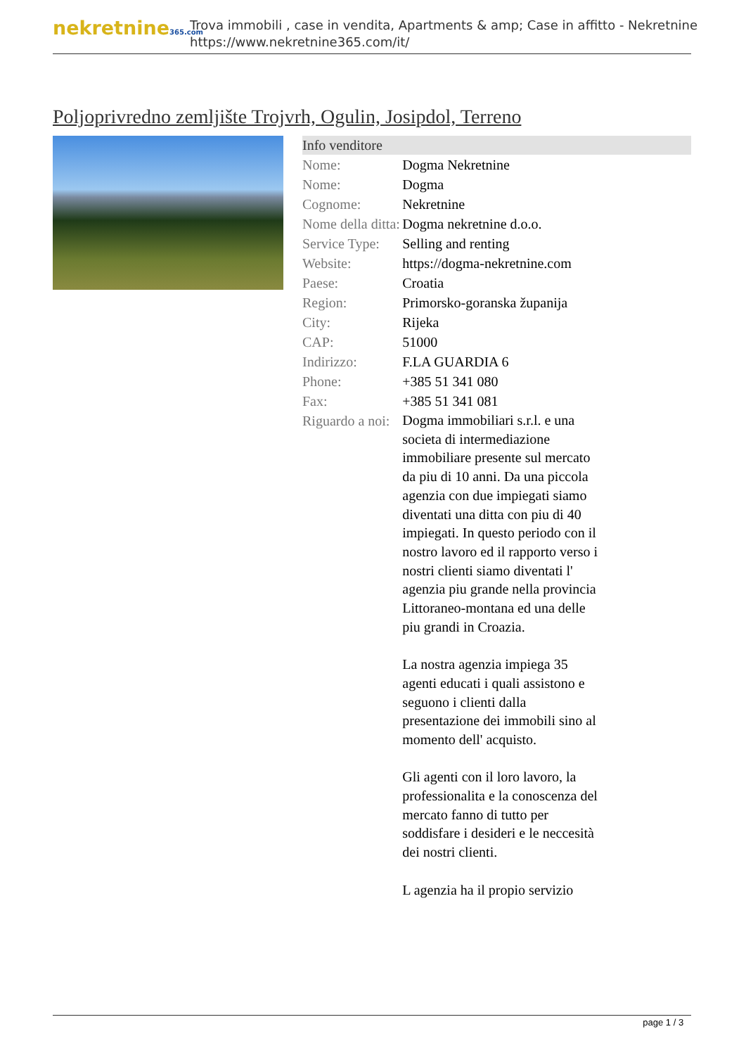nekretnine365.com
Trova immobili , case in vendita, Apartments & amp; Case in affitto - Nekretnine
https://www.nekretnine365.com/it/
Poljoprivredno zemljište Trojvrh, Ogulin, Josipdol, Terreno
| Info venditore | |
| --- | --- |
| Nome: | Dogma Nekretnine |
| Nome: | Dogma |
| Cognome: | Nekretnine |
| Nome della ditta: | Dogma nekretnine d.o.o. |
| Service Type: | Selling and renting |
| Website: | https://dogma-nekretnine.com |
| Paese: | Croatia |
| Region: | Primorsko-goranska županija |
| City: | Rijeka |
| CAP: | 51000 |
| Indirizzo: | F.LA GUARDIA 6 |
| Phone: | +385 51 341 080 |
| Fax: | +385 51 341 081 |
| Riguardo a noi: | Dogma immobiliari s.r.l. e una societa di intermediazione immobiliare presente sul mercato da piu di 10 anni. Da una piccola agenzia con due impiegati siamo diventati una ditta con piu di 40 impiegati. In questo periodo con il nostro lavoro ed il rapporto verso i nostri clienti siamo diventati l' agenzia piu grande nella provincia Littoraneo-montana ed una delle piu grandi in Croazia. La nostra agenzia impiega 35 agenti educati i quali assistono e seguono i clienti dalla presentazione dei immobili sino al momento dell' acquisto. Gli agenti con il loro lavoro, la professionalita e la conoscenza del mercato fanno di tutto per soddisfare i desideri e le neccesità dei nostri clienti. L agenzia ha il propio servizio |
page 1 / 3